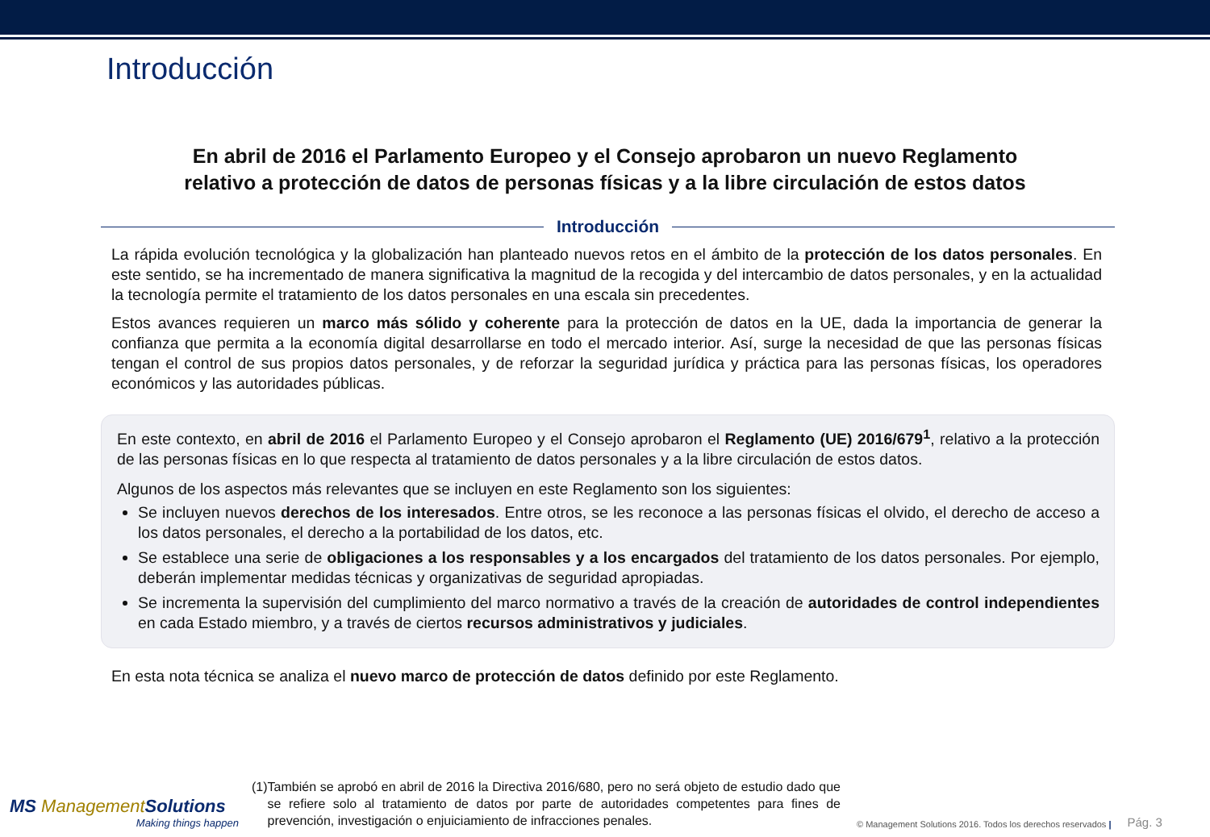Introducción
En abril de 2016 el Parlamento Europeo y el Consejo aprobaron un nuevo Reglamento
relativo a protección de datos de personas físicas y a la libre circulación de estos datos
Introducción
La rápida evolución tecnológica y la globalización han planteado nuevos retos en el ámbito de la protección de los datos personales. En este sentido, se ha incrementado de manera significativa la magnitud de la recogida y del intercambio de datos personales, y en la actualidad la tecnología permite el tratamiento de los datos personales en una escala sin precedentes.
Estos avances requieren un marco más sólido y coherente para la protección de datos en la UE, dada la importancia de generar la confianza que permita a la economía digital desarrollarse en todo el mercado interior. Así, surge la necesidad de que las personas físicas tengan el control de sus propios datos personales, y de reforzar la seguridad jurídica y práctica para las personas físicas, los operadores económicos y las autoridades públicas.
En este contexto, en abril de 2016 el Parlamento Europeo y el Consejo aprobaron el Reglamento (UE) 2016/679<sup>1</sup>, relativo a la protección de las personas físicas en lo que respecta al tratamiento de datos personales y a la libre circulación de estos datos.
Algunos de los aspectos más relevantes que se incluyen en este Reglamento son los siguientes:
Se incluyen nuevos derechos de los interesados. Entre otros, se les reconoce a las personas físicas el olvido, el derecho de acceso a los datos personales, el derecho a la portabilidad de los datos, etc.
Se establece una serie de obligaciones a los responsables y a los encargados del tratamiento de los datos personales. Por ejemplo, deberán implementar medidas técnicas y organizativas de seguridad apropiadas.
Se incrementa la supervisión del cumplimiento del marco normativo a través de la creación de autoridades de control independientes en cada Estado miembro, y a través de ciertos recursos administrativos y judiciales.
En esta nota técnica se analiza el nuevo marco de protección de datos definido por este Reglamento.
MS ManagementSolutions
Making things happen
(1) También se aprobó en abril de 2016 la Directiva 2016/680, pero no será objeto de estudio dado que se refiere solo al tratamiento de datos por parte de autoridades competentes para fines de prevención, investigación o enjuiciamiento de infracciones penales.
© Management Solutions 2016. Todos los derechos reservados |
Pág. 3